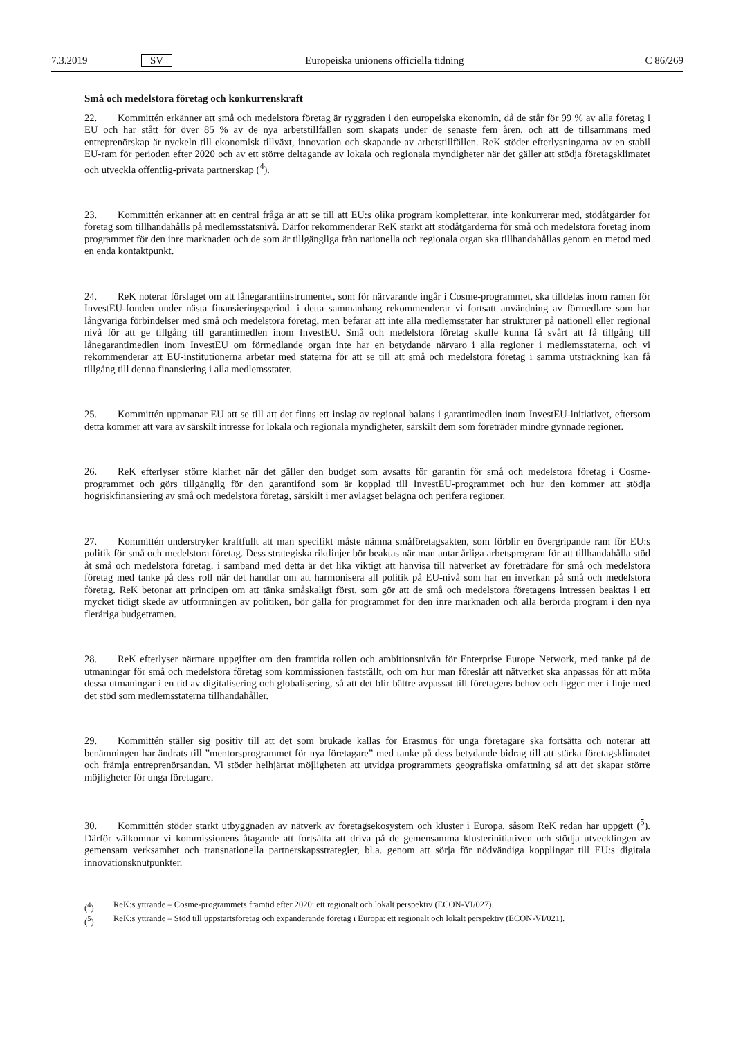7.3.2019 SV Europeiska unionens officiella tidning C 86/269
Små och medelstora företag och konkurrenskraft
22. Kommittén erkänner att små och medelstora företag är ryggraden i den europeiska ekonomin, då de står för 99 % av alla företag i EU och har stått för över 85 % av de nya arbetstillfällen som skapats under de senaste fem åren, och att de tillsammans med entreprenörskap är nyckeln till ekonomisk tillväxt, innovation och skapande av arbetstillfällen. ReK stöder efterlysningarna av en stabil EU-ram för perioden efter 2020 och av ett större deltagande av lokala och regionala myndigheter när det gäller att stödja företagsklimatet och utveckla offentlig-privata partnerskap (<sup>4</sup>).
23. Kommittén erkänner att en central fråga är att se till att EU:s olika program kompletterar, inte konkurrerar med, stödåtgärder för företag som tillhandahålls på medlemsstatsnivå. Därför rekommenderar ReK starkt att stödåtgärderna för små och medelstora företag inom programmet för den inre marknaden och de som är tillgängliga från nationella och regionala organ ska tillhandahållas genom en metod med en enda kontaktpunkt.
24. ReK noterar förslaget om att lånegarantiinstrumentet, som för närvarande ingår i Cosme-programmet, ska tilldelas inom ramen för InvestEU-fonden under nästa finansieringsperiod. i detta sammanhang rekommenderar vi fortsatt användning av förmedlare som har långvariga förbindelser med små och medelstora företag, men befarar att inte alla medlemsstater har strukturer på nationell eller regional nivå för att ge tillgång till garantimedlen inom InvestEU. Små och medelstora företag skulle kunna få svårt att få tillgång till lånegarantimedlen inom InvestEU om förmedlande organ inte har en betydande närvaro i alla regioner i medlemsstaterna, och vi rekommenderar att EU-institutionerna arbetar med staterna för att se till att små och medelstora företag i samma utsträckning kan få tillgång till denna finansiering i alla medlemsstater.
25. Kommittén uppmanar EU att se till att det finns ett inslag av regional balans i garantimedlen inom InvestEU-initiativet, eftersom detta kommer att vara av särskilt intresse för lokala och regionala myndigheter, särskilt dem som företräder mindre gynnade regioner.
26. ReK efterlyser större klarhet när det gäller den budget som avsatts för garantin för små och medelstora företag i Cosme-programmet och görs tillgänglig för den garantifond som är kopplad till InvestEU-programmet och hur den kommer att stödja högriskfinansiering av små och medelstora företag, särskilt i mer avlägset belägna och perifera regioner.
27. Kommittén understryker kraftfullt att man specifikt måste nämna småföretagsakten, som förblir en övergripande ram för EU:s politik för små och medelstora företag. Dess strategiska riktlinjer bör beaktas när man antar årliga arbetsprogram för att tillhandahålla stöd åt små och medelstora företag. i samband med detta är det lika viktigt att hänvisa till nätverket av företrädare för små och medelstora företag med tanke på dess roll när det handlar om att harmonisera all politik på EU-nivå som har en inverkan på små och medelstora företag. ReK betonar att principen om att tänka småskaligt först, som gör att de små och medelstora företagens intressen beaktas i ett mycket tidigt skede av utformningen av politiken, bör gälla för programmet för den inre marknaden och alla berörda program i den nya fleråriga budgetramen.
28. ReK efterlyser närmare uppgifter om den framtida rollen och ambitionsnivån för Enterprise Europe Network, med tanke på de utmaningar för små och medelstora företag som kommissionen fastställt, och om hur man föreslår att nätverket ska anpassas för att möta dessa utmaningar i en tid av digitalisering och globalisering, så att det blir bättre avpassat till företagens behov och ligger mer i linje med det stöd som medlemsstaterna tillhandahåller.
29. Kommittén ställer sig positiv till att det som brukade kallas för Erasmus för unga företagare ska fortsätta och noterar att benämningen har ändrats till ”mentorsprogrammet för nya företagare” med tanke på dess betydande bidrag till att stärka företagsklimatet och främja entreprenörsandan. Vi stöder helhjärtat möjligheten att utvidga programmets geografiska omfattning så att det skapar större möjligheter för unga företagare.
30. Kommittén stöder starkt utbyggnaden av nätverk av företagsekosystem och kluster i Europa, såsom ReK redan har uppgett (<sup>5</sup>). Därför välkomnar vi kommissionens åtagande att fortsätta att driva på de gemensamma klusterinitiativen och stödja utvecklingen av gemensam verksamhet och transnationella partnerskapsstrategier, bl.a. genom att sörja för nödvändiga kopplingar till EU:s digitala innovationsknutpunkter.
(<sup>4</sup>) ReK:s yttrande – Cosme-programmets framtid efter 2020: ett regionalt och lokalt perspektiv (ECON-VI/027).
(<sup>5</sup>) ReK:s yttrande – Stöd till uppstartsföretag och expanderande företag i Europa: ett regionalt och lokalt perspektiv (ECON-VI/021).